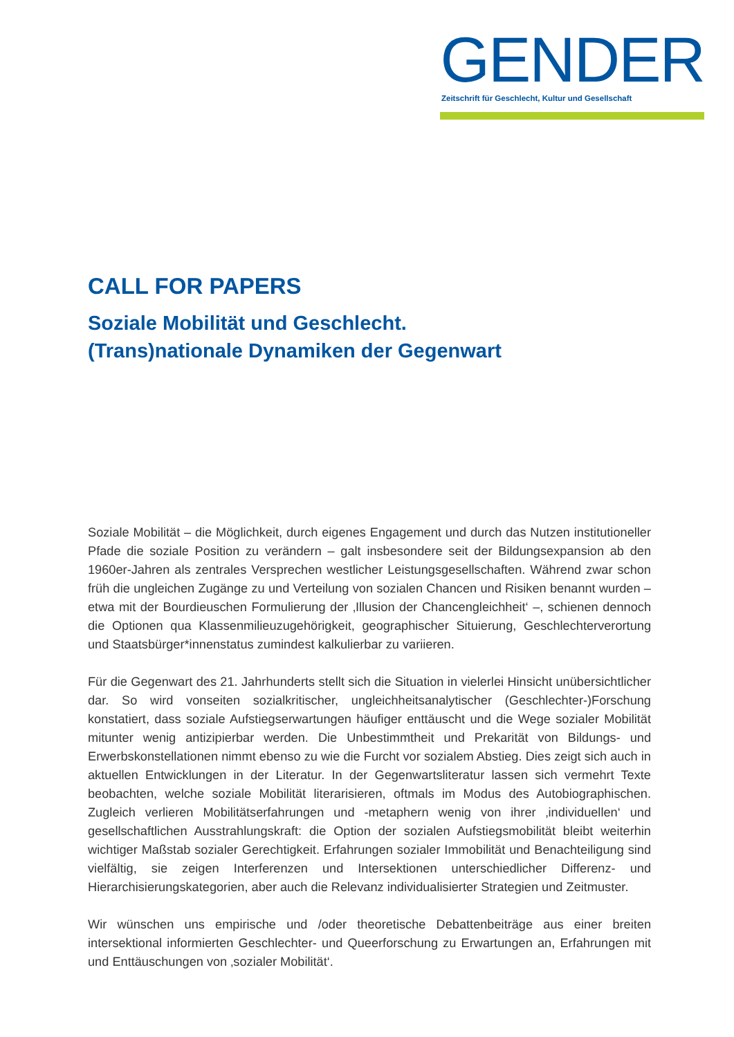GENDER
Zeitschrift für Geschlecht, Kultur und Gesellschaft
CALL FOR PAPERS
Soziale Mobilität und Geschlecht.
(Trans)nationale Dynamiken der Gegenwart
Soziale Mobilität – die Möglichkeit, durch eigenes Engagement und durch das Nutzen institutioneller Pfade die soziale Position zu verändern – galt insbesondere seit der Bildungsexpansion ab den 1960er-Jahren als zentrales Versprechen westlicher Leistungsgesellschaften. Während zwar schon früh die ungleichen Zugänge zu und Verteilung von sozialen Chancen und Risiken benannt wurden – etwa mit der Bourdieuschen Formulierung der ‚Illusion der Chancengleichheit‘ –, schienen dennoch die Optionen qua Klassenmilieuzugehörigkeit, geographischer Situierung, Geschlechterverortung und Staatsbürger*innenstatus zumindest kalkulierbar zu variieren.
Für die Gegenwart des 21. Jahrhunderts stellt sich die Situation in vielerlei Hinsicht unübersichtlicher dar. So wird vonseiten sozialkritischer, ungleichheitsanalytischer (Geschlechter-)Forschung konstatiert, dass soziale Aufstiegserwartungen häufiger enttäuscht und die Wege sozialer Mobilität mitunter wenig antizipierbar werden. Die Unbestimmtheit und Prekarität von Bildungs- und Erwerbskonstellationen nimmt ebenso zu wie die Furcht vor sozialem Abstieg. Dies zeigt sich auch in aktuellen Entwicklungen in der Literatur. In der Gegenwartsliteratur lassen sich vermehrt Texte beobachten, welche soziale Mobilität literarisieren, oftmals im Modus des Autobiographischen. Zugleich verlieren Mobilitätserfahrungen und -metaphern wenig von ihrer ‚individuellen‘ und gesellschaftlichen Ausstrahlungskraft: die Option der sozialen Aufstiegsmobilität bleibt weiterhin wichtiger Maßstab sozialer Gerechtigkeit. Erfahrungen sozialer Immobilität und Benachteiligung sind vielfältig, sie zeigen Interferenzen und Intersektionen unterschiedlicher Differenz- und Hierarchisierungskategorien, aber auch die Relevanz individualisierter Strategien und Zeitmuster.
Wir wünschen uns empirische und /oder theoretische Debattenbeiträge aus einer breiten intersektional informierten Geschlechter- und Queerforschung zu Erwartungen an, Erfahrungen mit und Enttäuschungen von ‚sozialer Mobilität‘.